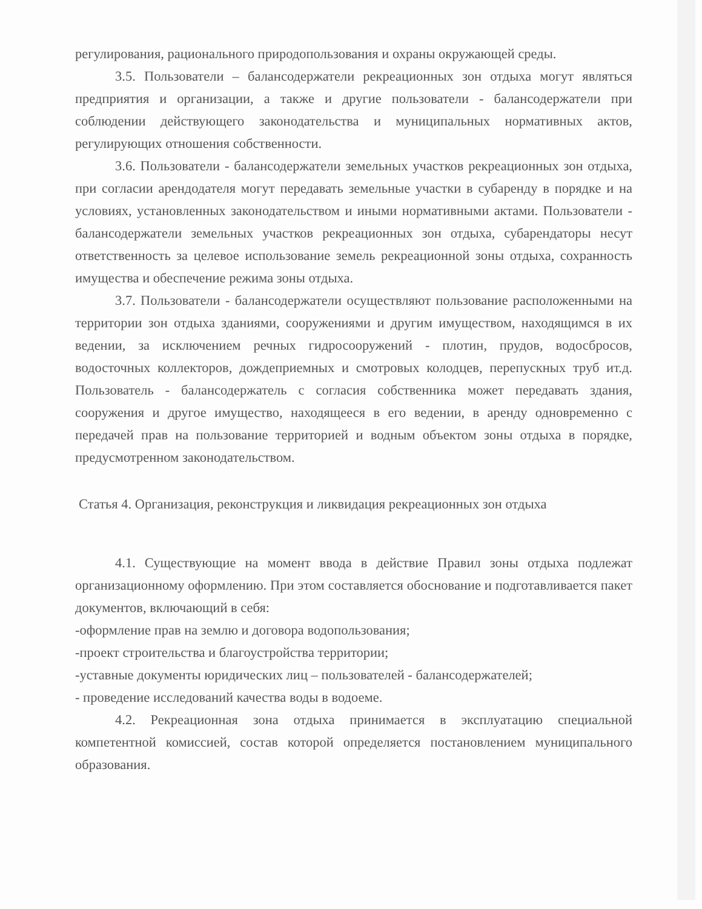регулирования, рационального природопользования и охраны окружающей среды.
3.5. Пользователи – балансодержатели рекреационных зон отдыха могут являться предприятия и организации, а также и другие пользователи - балансодержатели при соблюдении действующего законодательства и муниципальных нормативных актов, регулирующих отношения собственности.
3.6. Пользователи - балансодержатели земельных участков рекреационных зон отдыха, при согласии арендодателя могут передавать земельные участки в субаренду в порядке и на условиях, установленных законодательством и иными нормативными актами. Пользователи - балансодержатели земельных участков рекреационных зон отдыха, субарендаторы несут ответственность за целевое использование земель рекреационной зоны отдыха, сохранность имущества и обеспечение режима зоны отдыха.
3.7. Пользователи - балансодержатели осуществляют пользование расположенными на территории зон отдыха зданиями, сооружениями и другим имуществом, находящимся в их ведении, за исключением речных гидросооружений - плотин, прудов, водосбросов, водосточных коллекторов, дождеприемных и смотровых колодцев, перепускных труб ит.д. Пользователь - балансодержатель с согласия собственника может передавать здания, сооружения и другое имущество, находящееся в его ведении, в аренду одновременно с передачей прав на пользование территорией и водным объектом зоны отдыха в порядке, предусмотренном законодательством.
Статья 4. Организация, реконструкция и ликвидация рекреационных зон отдыха
4.1. Существующие на момент ввода в действие Правил зоны отдыха подлежат организационному оформлению. При этом составляется обоснование и подготавливается пакет документов, включающий в себя:
-оформление прав на землю и договора водопользования;
-проект строительства и благоустройства территории;
-уставные документы юридических лиц – пользователей - балансодержателей;
- проведение исследований качества воды в водоеме.
4.2. Рекреационная зона отдыха принимается в эксплуатацию специальной компетентной комиссией, состав которой определяется постановлением муниципального образования.